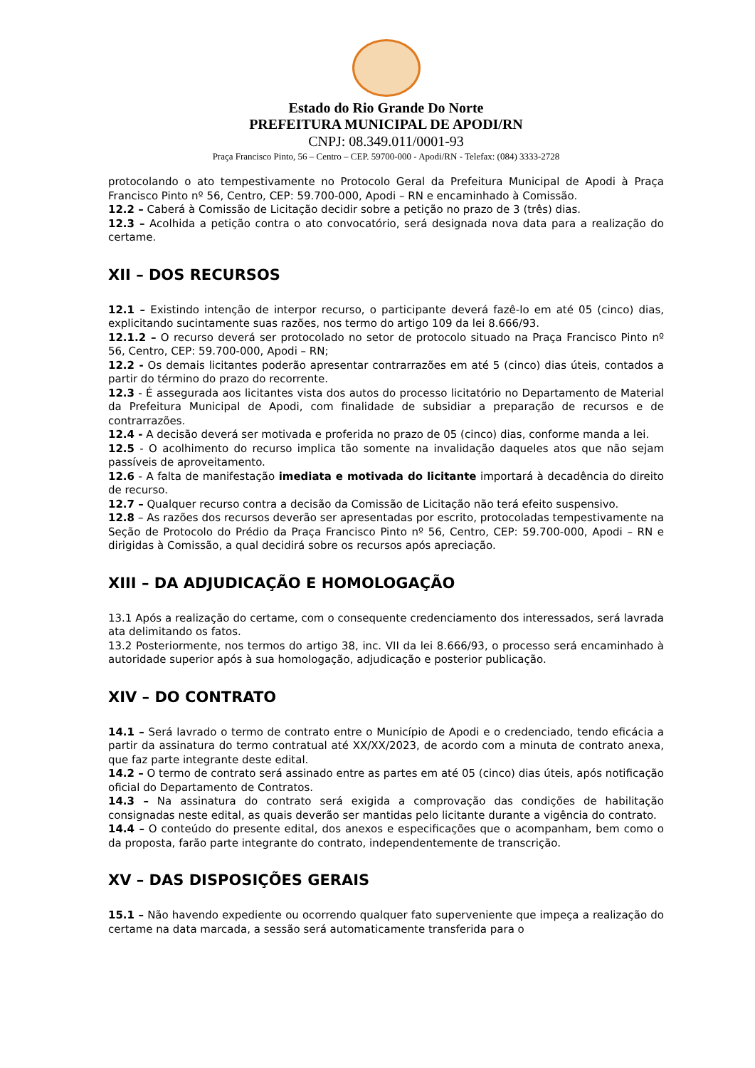Estado do Rio Grande Do Norte
PREFEITURA MUNICIPAL DE APODI/RN
CNPJ: 08.349.011/0001-93
Praça Francisco Pinto, 56 – Centro – CEP. 59700-000 - Apodi/RN - Telefax: (084) 3333-2728
protocolando o ato tempestivamente no Protocolo Geral da Prefeitura Municipal de Apodi à Praça Francisco Pinto nº 56, Centro, CEP: 59.700-000, Apodi – RN e encaminhado à Comissão.
12.2 – Caberá à Comissão de Licitação decidir sobre a petição no prazo de 3 (três) dias.
12.3 – Acolhida a petição contra o ato convocatório, será designada nova data para a realização do certame.
XII – DOS RECURSOS
12.1 – Existindo intenção de interpor recurso, o participante deverá fazê-lo em até 05 (cinco) dias, explicitando sucintamente suas razões, nos termo do artigo 109 da lei 8.666/93.
12.1.2 – O recurso deverá ser protocolado no setor de protocolo situado na Praça Francisco Pinto nº 56, Centro, CEP: 59.700-000, Apodi – RN;
12.2 - Os demais licitantes poderão apresentar contrarrazões em até 5 (cinco) dias úteis, contados a partir do término do prazo do recorrente.
12.3 - É assegurada aos licitantes vista dos autos do processo licitatório no Departamento de Material da Prefeitura Municipal de Apodi, com finalidade de subsidiar a preparação de recursos e de contrarrazões.
12.4 - A decisão deverá ser motivada e proferida no prazo de 05 (cinco) dias, conforme manda a lei.
12.5 - O acolhimento do recurso implica tão somente na invalidação daqueles atos que não sejam passíveis de aproveitamento.
12.6 - A falta de manifestação imediata e motivada do licitante importará à decadência do direito de recurso.
12.7 – Qualquer recurso contra a decisão da Comissão de Licitação não terá efeito suspensivo.
12.8 – As razões dos recursos deverão ser apresentadas por escrito, protocoladas tempestivamente na Seção de Protocolo do Prédio da Praça Francisco Pinto nº 56, Centro, CEP: 59.700-000, Apodi – RN e dirigidas à Comissão, a qual decidirá sobre os recursos após apreciação.
XIII – DA ADJUDICAÇÃO E HOMOLOGAÇÃO
13.1 Após a realização do certame, com o consequente credenciamento dos interessados, será lavrada ata delimitando os fatos.
13.2 Posteriormente, nos termos do artigo 38, inc. VII da lei 8.666/93, o processo será encaminhado à autoridade superior após à sua homologação, adjudicação e posterior publicação.
XIV – DO CONTRATO
14.1 – Será lavrado o termo de contrato entre o Município de Apodi e o credenciado, tendo eficácia a partir da assinatura do termo contratual até XX/XX/2023, de acordo com a minuta de contrato anexa, que faz parte integrante deste edital.
14.2 – O termo de contrato será assinado entre as partes em até 05 (cinco) dias úteis, após notificação oficial do Departamento de Contratos.
14.3 – Na assinatura do contrato será exigida a comprovação das condições de habilitação consignadas neste edital, as quais deverão ser mantidas pelo licitante durante a vigência do contrato.
14.4 – O conteúdo do presente edital, dos anexos e especificações que o acompanham, bem como o da proposta, farão parte integrante do contrato, independentemente de transcrição.
XV – DAS DISPOSIÇÕES GERAIS
15.1 – Não havendo expediente ou ocorrendo qualquer fato superveniente que impeça a realização do certame na data marcada, a sessão será automaticamente transferida para o